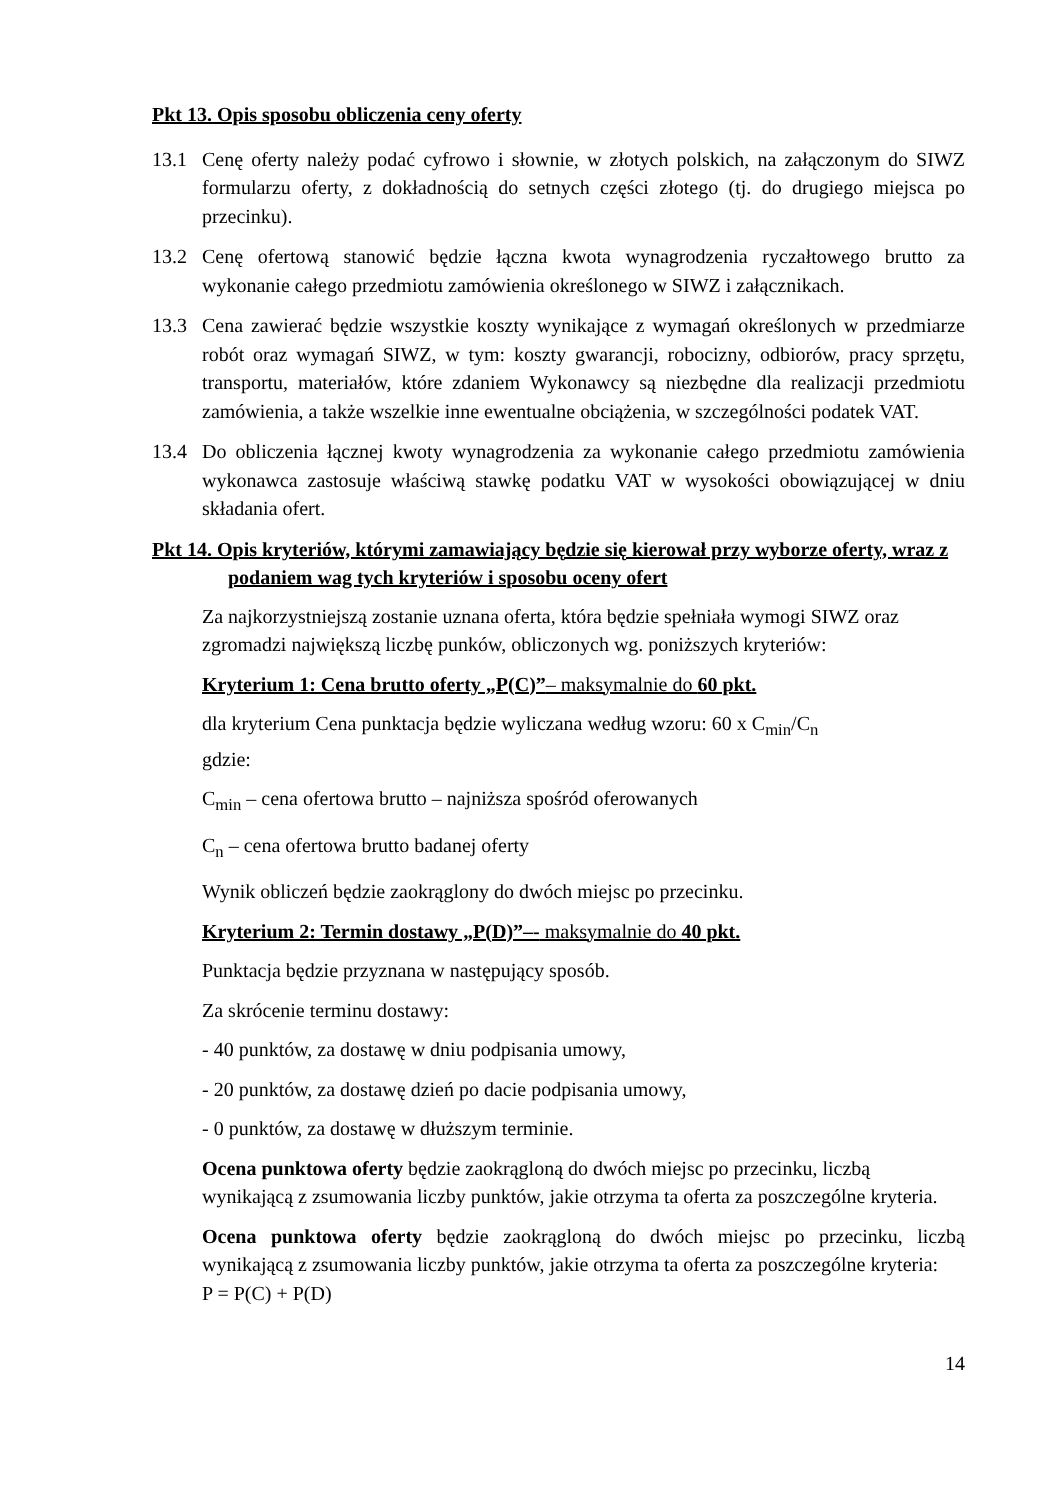Pkt 13. Opis sposobu obliczenia ceny oferty
13.1 Cenę oferty należy podać cyfrowo i słownie, w złotych polskich, na załączonym do SIWZ formularzu oferty, z dokładnością do setnych części złotego (tj. do drugiego miejsca po przecinku).
13.2 Cenę ofertową stanowić będzie łączna kwota wynagrodzenia ryczałtowego brutto za wykonanie całego przedmiotu zamówienia określonego w SIWZ i załącznikach.
13.3 Cena zawierać będzie wszystkie koszty wynikające z wymagań określonych w przedmiarze robót oraz wymagań SIWZ, w tym: koszty gwarancji, robocizny, odbiorów, pracy sprzętu, transportu, materiałów, które zdaniem Wykonawcy są niezbędne dla realizacji przedmiotu zamówienia, a także wszelkie inne ewentualne obciążenia, w szczególności podatek VAT.
13.4 Do obliczenia łącznej kwoty wynagrodzenia za wykonanie całego przedmiotu zamówienia wykonawca zastosuje właściwą stawkę podatku VAT w wysokości obowiązującej w dniu składania ofert.
Pkt 14. Opis kryteriów, którymi zamawiający będzie się kierował przy wyborze oferty, wraz z podaniem wag tych kryteriów i sposobu oceny ofert
Za najkorzystniejszą zostanie uznana oferta, która będzie spełniała wymogi SIWZ oraz zgromadzi największą liczbę punków, obliczonych wg. poniższych kryteriów:
Kryterium 1: Cena brutto oferty „P(C)”– maksymalnie do 60 pkt.
dla kryterium Cena punktacja będzie wyliczana według wzoru: 60 x C<sub>min</sub>/C<sub>n</sub>
gdzie:
C<sub>min</sub> – cena ofertowa brutto – najniższa spośród oferowanych
C<sub>n</sub> – cena ofertowa brutto badanej oferty
Wynik obliczeń będzie zaokrąglony do dwóch miejsc po przecinku.
Kryterium 2: Termin dostawy „P(D)”–- maksymalnie do 40 pkt.
Punktacja będzie przyznana w następujący sposób.
Za skrócenie terminu dostawy:
- 40 punktów, za dostawę w dniu podpisania umowy,
- 20 punktów, za dostawę dzień po dacie podpisania umowy,
- 0 punktów, za dostawę w dłuższym terminie.
Ocena punktowa oferty będzie zaokrągloną do dwóch miejsc po przecinku, liczbą wynikającą z zsumowania liczby punktów, jakie otrzyma ta oferta za poszczególne kryteria.
Ocena punktowa oferty będzie zaokrągloną do dwóch miejsc po przecinku, liczbą wynikającą z zsumowania liczby punktów, jakie otrzyma ta oferta za poszczególne kryteria:
P = P(C) + P(D)
14